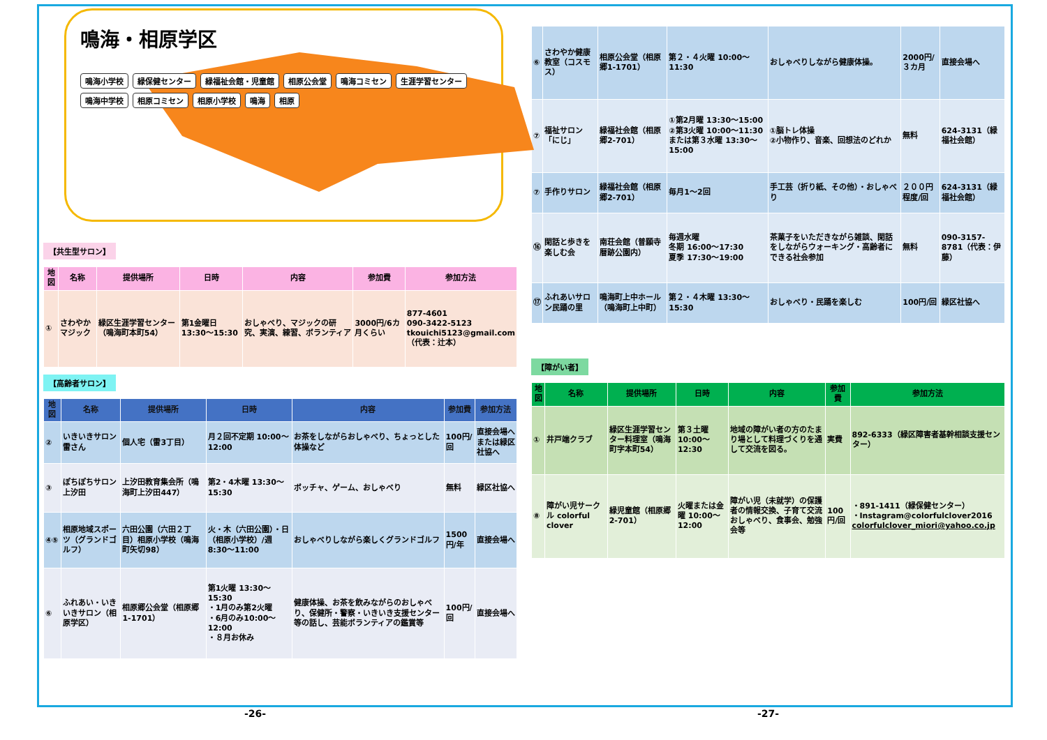鳴海・相原学区
鳴海小学校 緑保健センター 緑福祉会館・児童館 相原公会堂 鳴海コミセン 生涯学習センター 鳴海中学校 相原コミセン 相原小学校 鳴海 相原
【共生型サロン】
| 地図 | 名称 | 提供場所 | 日時 | 内容 | 参加費 | 参加方法 |
| --- | --- | --- | --- | --- | --- | --- |
| ① | さわやかマジック | 緑区生涯学習センター（鳴海町本町54） | 第1金曜日 13:30～15:30 | おしゃべり、マジックの研究、実演、練習、ボランティア | 3000円/6カ月くらい | 877-4601 090-3422-5123 tkouichi5123@gmail.com （代表：辻本） |
【高齢者サロン】
| 地図 | 名称 | 提供場所 | 日時 | 内容 | 参加費 | 参加方法 |
| --- | --- | --- | --- | --- | --- | --- |
| ② | いきいきサロン 雷さん | 個人宅（雷3丁目） | 月２回不定期 10:00～12:00 | お茶をしながらおしゃべり、ちょっとした体操など | 100円/回 | 直接会場へまたは緑区社協へ |
| ③ | ぽちぽちサロン上汐田 | 上汐田教育集会所（鳴海町上汐田447） | 第2・4木曜 13:30～15:30 | ボッチャ、ゲーム、おしゃべり | 無料 | 緑区社協へ |
| ④⑤ | 相原地域スポーツ（グランドゴルフ） | 六田公園（六田２丁目）相原小学校（鳴海町矢切98） | 火・木（六田公園）・日（相原小学校）/週 8:30～11:00 | おしゃべりしながら楽しくグランドゴルフ | 1500円/年 | 直接会場へ |
| ⑥ | ふれあい・いきいきサロン（相原学区） | 相原郷公会堂（相原郷1-1701） | 第1火曜 13:30～15:30 ・1月のみ第2火曜 ・6月のみ10:00～12:00 ・８月お休み | 健康体操、お茶を飲みながらのおしゃべり、保健所・警察・いきいき支援センター等の話し、芸能ボランティアの鑑賞等 | 100円/回 | 直接会場へ |
| ⑥ | さわやか健康教室（コスモス） | 相原公会堂（相原郷1-1701） | 第２・４火曜 10:00～11:30 | おしゃべりしながら健康体操。 | 2000円/３カ月 | 直接会場へ |
| ⑦ | 福祉サロン「にじ」 | 緑福社会館（相原郷2-701） | ①第2月曜 13:30～15:00 ②第3火曜 10:00～11:30 または第３水曜 13:30～15:00 | ①脳トレ体操 ②小物作り、音楽、回想法のどれか | 無料 | 624-3131（緑福社会館） |
| ⑦ | 手作りサロン | 緑福社会館（相原郷2-701） | 毎月1～2回 | 手工芸（折り紙、その他）・おしゃべり | ２００円程度/回 | 624-3131（緑福社会館） |
| ⑯ | 閑話と歩きを楽しむ会 | 南荘会館（普願寺暦跡公園内） | 毎週水曜 冬期 16:00～17:30 夏季 17:30～19:00 | 茶菓子をいただきながら雑談、閑話をしながらウォーキング・高齢者にできる社会参加 | 無料 | 090-3157-8781（代表：伊藤） |
| ⑰ | ふれあいサロン民踊の里 | 鳴海町上中ホール（鳴海町上中町） | 第２・４木曜 13:30～15:30 | おしゃべり・民踊を楽しむ | 100円/回 | 緑区社協へ |
【障がい者】
| 地図 | 名称 | 提供場所 | 日時 | 内容 | 参加費 | 参加方法 |
| --- | --- | --- | --- | --- | --- | --- |
| ① | 井戸端クラブ | 緑区生涯学習センター料理室（鳴海町字本町54） | 第３土曜 10:00～12:30 | 地域の障がい者の方のたまり場として料理づくりを通して交流を図る。 | 実費 | 892-6333（緑区障害者基幹相談支援センター） |
| ⑧ | 障がい児サークル colorful clover | 緑児童館（相原郷2-701） | 火曜または金曜 10:00～12:00 | 障がい児（未就学）の保護者の情報交換、子育て交流 おしゃべり、食事会、勉強会等 | 100円/回 | ・891-1411（緑保健センター） ・Instagram@colorfulclover2016 colorfulclover_miori@yahoo.co.jp |
-26- -27-